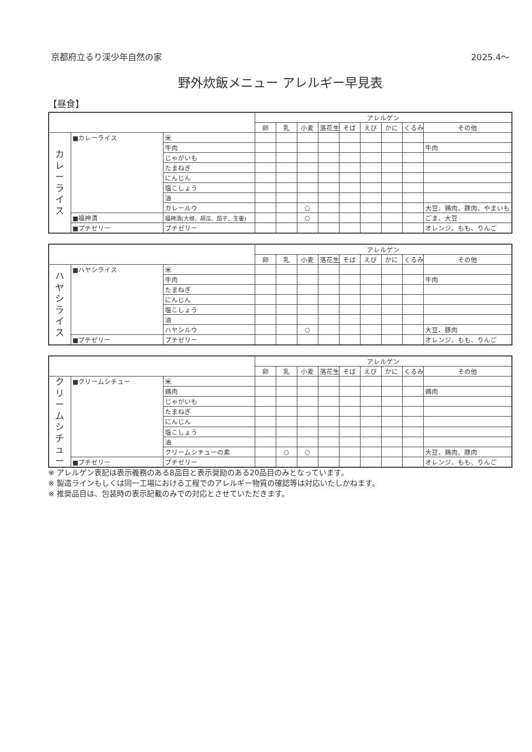京都府立るり渓少年自然の家 2025.4〜
野外炊飯メニュー アレルギー早見表
【昼食】
| | | | アレルゲン | | | | | | | | |
| --- | --- | --- | --- | --- | --- | --- | --- | --- | --- | --- | --- |
| | | | 卵 | 乳 | 小麦 | 落花生 | そば | えび | かに | くるみ | その他 |
| カ レ ー ラ イ ス | ■カレーライス | 米 | | | | | | | | | |
| | | 牛肉 | | | | | | | | | 牛肉 |
| | | じゃがいも | | | | | | | | | |
| | | たまねぎ | | | | | | | | | |
| | | にんじん | | | | | | | | | |
| | | 塩こしょう | | | | | | | | | |
| | | 油 | | | | | | | | | |
| | | カレールウ | | | ○ | | | | | | 大豆、鶏肉、豚肉、やまいも |
| | ■福神漬 | 福神漬(大根、胡瓜、茄子、生姜) | | | ○ | | | | | | ごま、大豆 |
| | ■プチゼリー | プチゼリー | | | | | | | | | オレンジ、もも、りんご |
| | | | アレルゲン | | | | | | | | |
| --- | --- | --- | --- | --- | --- | --- | --- | --- | --- | --- | --- |
| | | | 卵 | 乳 | 小麦 | 落花生 | そば | えび | かに | くるみ | その他 |
| ハ ヤ シ ラ イ ス | ■ハヤシライス | 米 | | | | | | | | | |
| | | 牛肉 | | | | | | | | | 牛肉 |
| | | たまねぎ | | | | | | | | | |
| | | にんじん | | | | | | | | | |
| | | 塩こしょう | | | | | | | | | |
| | | 油 | | | | | | | | | |
| | | ハヤシルウ | | | ○ | | | | | | 大豆、豚肉 |
| | ■プチゼリー | プチゼリー | | | | | | | | | オレンジ、もも、りんご |
| | | | アレルゲン | | | | | | | | |
| --- | --- | --- | --- | --- | --- | --- | --- | --- | --- | --- | --- |
| | | | 卵 | 乳 | 小麦 | 落花生 | そば | えび | かに | くるみ | その他 |
| ク リ ー ム シ チ ュ ー | ■クリームシチュー | 米 | | | | | | | | | |
| | | 鶏肉 | | | | | | | | | 鶏肉 |
| | | じゃがいも | | | | | | | | | |
| | | たまねぎ | | | | | | | | | |
| | | にんじん | | | | | | | | | |
| | | 塩こしょう | | | | | | | | | |
| | | 油 | | | | | | | | | |
| | | クリームシチューの素 | | ○ | ○ | | | | | | 大豆、鶏肉、豚肉 |
| | ■プチゼリー | プチゼリー | | | | | | | | | オレンジ、もも、りんご |
※ アレルゲン表記は表示義務のある8品目と表示奨励のある20品目のみとなっています。
※ 製造ラインもしくは同一工場における工程でのアレルギー物質の確認等は対応いたしかねます。
※ 推奨品目は、包装時の表示記載のみでの対応とさせていただきます。